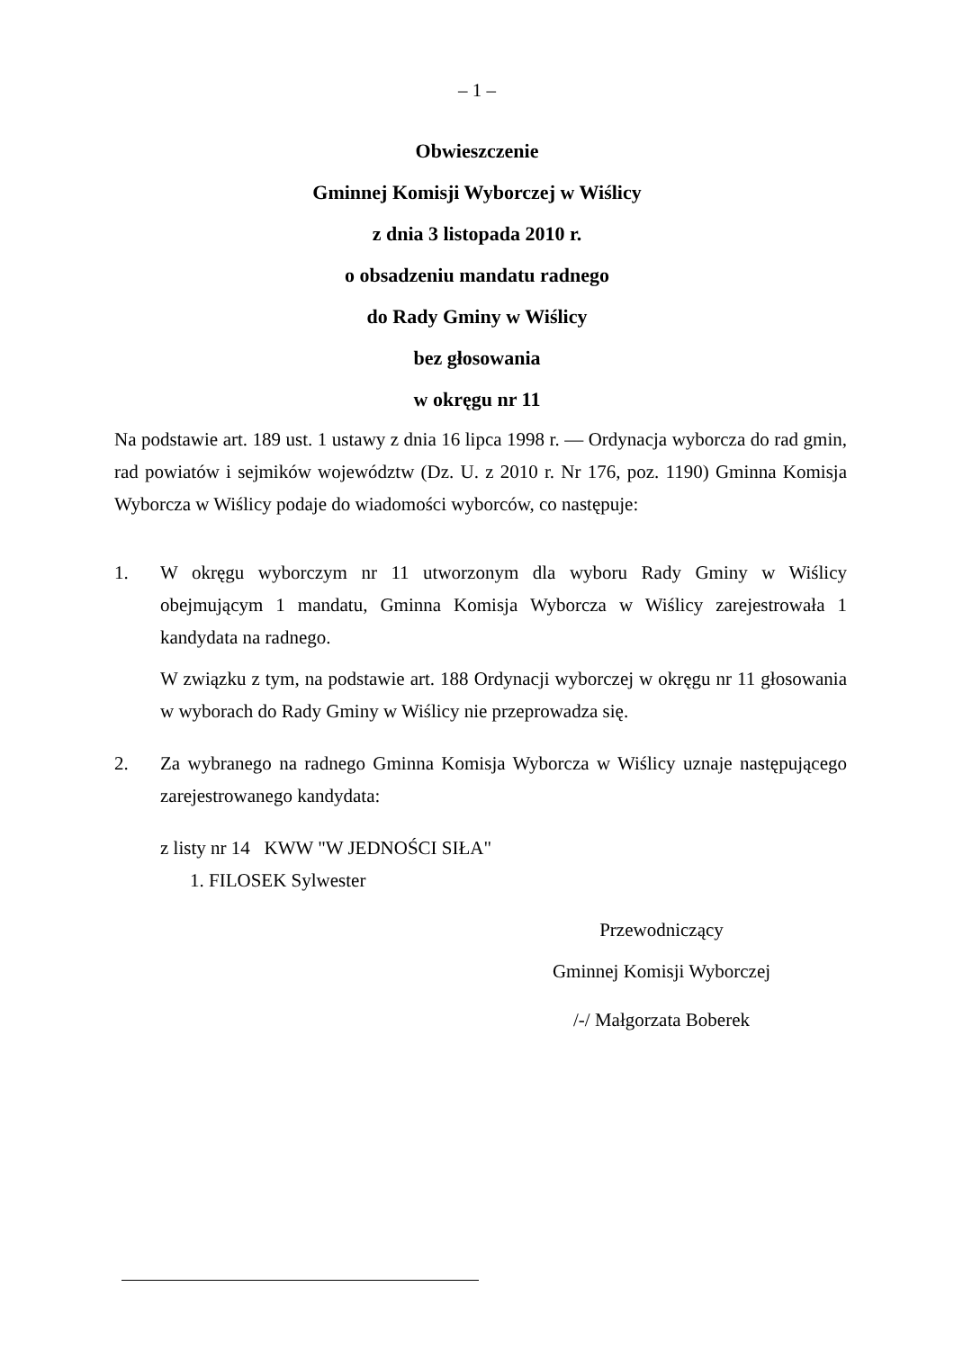– 1 –
Obwieszczenie
Gminnej Komisji Wyborczej w Wiślicy
z dnia 3 listopada 2010 r.
o obsadzeniu mandatu radnego
do Rady Gminy w Wiślicy
bez głosowania
w okręgu nr 11
Na podstawie art. 189 ust. 1 ustawy z dnia 16 lipca 1998 r. — Ordynacja wyborcza do rad gmin, rad powiatów i sejmików województw (Dz. U. z 2010 r. Nr 176, poz. 1190) Gminna Komisja Wyborcza w Wiślicy podaje do wiadomości wyborców, co następuje:
1. W okręgu wyborczym nr 11 utworzonym dla wyboru Rady Gminy w Wiślicy obejmującym 1 mandatu, Gminna Komisja Wyborcza w Wiślicy zarejestrowała 1 kandydata na radnego.
W związku z tym, na podstawie art. 188 Ordynacji wyborczej w okręgu nr 11 głosowania w wyborach do Rady Gminy w Wiślicy nie przeprowadza się.
2. Za wybranego na radnego Gminna Komisja Wyborcza w Wiślicy uznaje następującego zarejestrowanego kandydata:
z listy nr 14 KWW "W JEDNOŚCI SIŁA"
1. FILOSEK Sylwester
Przewodniczący
Gminnej Komisji Wyborczej
/-/ Małgorzata Boberek